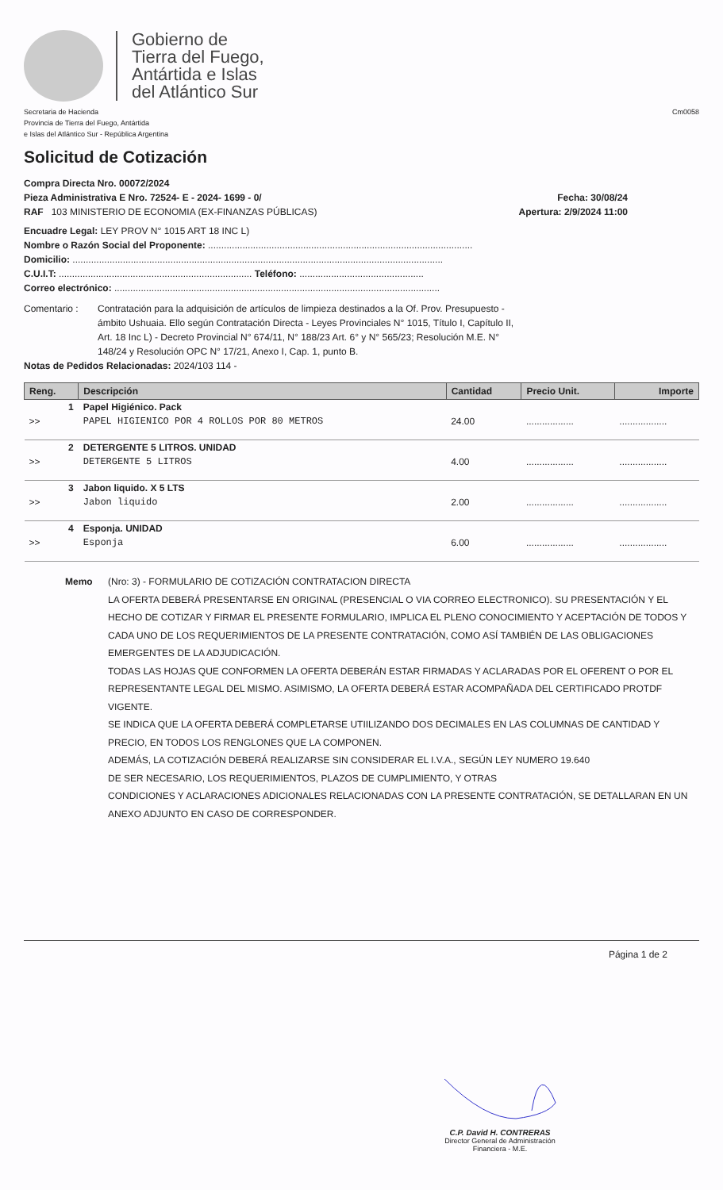Gobierno de
Tierra del Fuego,
Antártida e Islas
del Atlántico Sur
Secretaria de Hacienda
Provincia de Tierra del Fuego, Antártida
e Islas del Atlántico Sur - República Argentina
Cm0058
Solicitud de Cotización
Compra Directa Nro. 00072/2024
Pieza Administrativa E Nro. 72524- E - 2024- 1699 - 0/ Fecha: 30/08/24
RAF 103 MINISTERIO DE ECONOMIA (EX-FINANZAS PÚBLICAS) Apertura: 2/9/2024 11:00
Encuadre Legal: LEY PROV N° 1015 ART 18 INC L)
Nombre o Razón Social del Proponente: ....................................................................................................
Domicilio: ............................................................................................................................................
C.U.I.T: ......................................................................... Teléfono: ...............................................
Correo electrónico: ...........................................................................................................................
Comentario : Contratación para la adquisición de artículos de limpieza destinados a la Of. Prov. Presupuesto - ámbito Ushuaia. Ello según Contratación Directa - Leyes Provinciales N° 1015, Título I, Capítulo II, Art. 18 Inc L) - Decreto Provincial N° 674/11, N° 188/23 Art. 6° y N° 565/23; Resolución M.E. N° 148/24 y Resolución OPC N° 17/21, Anexo I, Cap. 1, punto B.
Notas de Pedidos Relacionadas: 2024/103 114 -
| Reng. | Descripción | Cantidad | Precio Unit. | Importe |
| --- | --- | --- | --- | --- |
| 1 | Papel Higiénico. Pack | | | |
| >> | PAPEL HIGIENICO POR 4 ROLLOS POR 80 METROS | 24.00 | .................. | .................. |
| 2 | DETERGENTE 5 LITROS. UNIDAD | | | |
| >> | DETERGENTE 5 LITROS | 4.00 | .................. | .................. |
| 3 | Jabon liquido. X 5 LTS | | | |
| >> | Jabon liquido | 2.00 | .................. | .................. |
| 4 | Esponja. UNIDAD | | | |
| >> | Esponja | 6.00 | .................. | .................. |
Memo (Nro: 3) - FORMULARIO DE COTIZACIÓN CONTRATACION DIRECTA
LA OFERTA DEBERÁ PRESENTARSE EN ORIGINAL (PRESENCIAL O VIA CORREO ELECTRONICO). SU PRESENTACIÓN Y EL HECHO DE COTIZAR Y FIRMAR EL PRESENTE FORMULARIO, IMPLICA EL PLENO CONOCIMIENTO Y ACEPTACIÓN DE TODOS Y CADA UNO DE LOS REQUERIMIENTOS DE LA PRESENTE CONTRATACIÓN, COMO ASÍ TAMBIÉN DE LAS OBLIGACIONES EMERGENTES DE LA ADJUDICACIÓN.
TODAS LAS HOJAS QUE CONFORMEN LA OFERTA DEBERÁN ESTAR FIRMADAS Y ACLARADAS POR EL OFERENT O POR EL REPRESENTANTE LEGAL DEL MISMO. ASIMISMO, LA OFERTA DEBERÁ ESTAR ACOMPAÑADA DEL CERTIFICADO PROTDF VIGENTE.
SE INDICA QUE LA OFERTA DEBERÁ COMPLETARSE UTIILIZANDO DOS DECIMALES EN LAS COLUMNAS DE CANTIDAD Y PRECIO, EN TODOS LOS RENGLONES QUE LA COMPONEN.
ADEMÁS, LA COTIZACIÓN DEBERÁ REALIZARSE SIN CONSIDERAR EL I.V.A., SEGÚN LEY NUMERO 19.640
DE SER NECESARIO, LOS REQUERIMIENTOS, PLAZOS DE CUMPLIMIENTO, Y OTRAS
CONDICIONES Y ACLARACIONES ADICIONALES RELACIONADAS CON LA PRESENTE CONTRATACIÓN, SE DETALLARAN EN UN ANEXO ADJUNTO EN CASO DE CORRESPONDER.
Página 1 de 2
C.P. David H. CONTRERAS
Director General de Administración
Financiera - M.E.